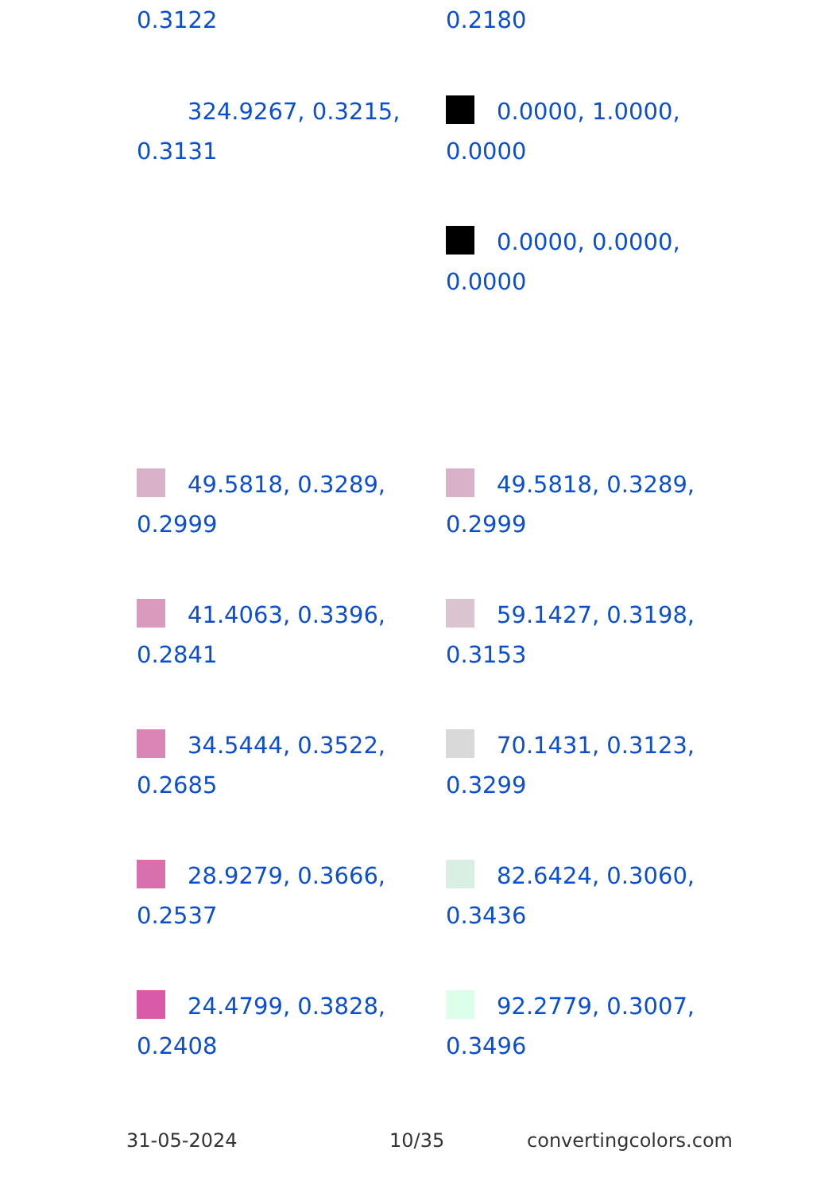0.3122 0.2180
324.9267, 0.3215, 0.3131
0.0000, 1.0000, 0.0000
0.0000, 0.0000, 0.0000
49.5818, 0.3289, 0.2999
49.5818, 0.3289, 0.2999
41.4063, 0.3396, 0.2841
59.1427, 0.3198, 0.3153
34.5444, 0.3522, 0.2685
70.1431, 0.3123, 0.3299
28.9279, 0.3666, 0.2537
82.6424, 0.3060, 0.3436
24.4799, 0.3828, 0.2408
92.2779, 0.3007, 0.3496
31-05-2024 10/35 convertingcolors.com